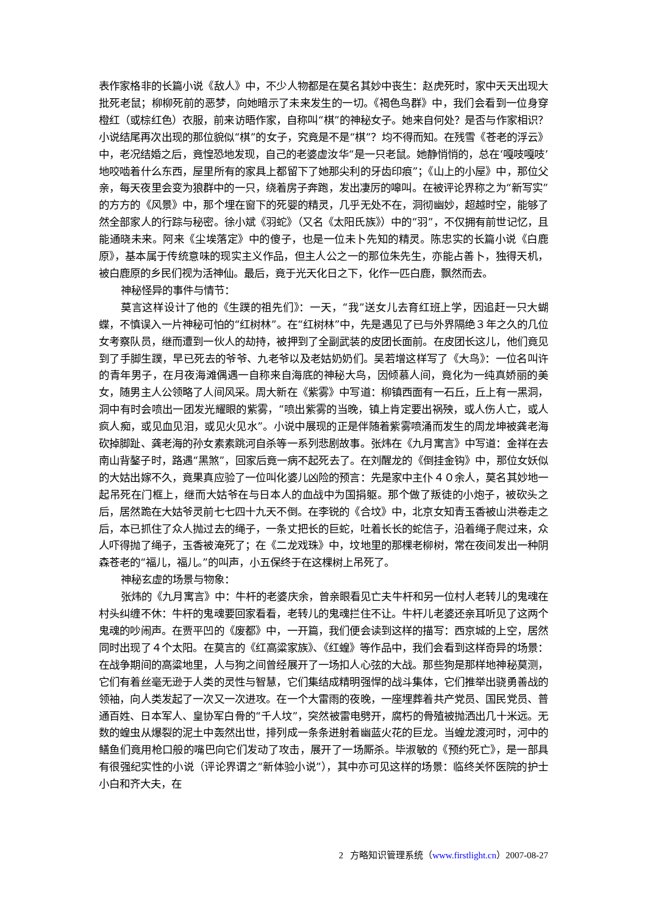表作家格非的长篇小说《敌人》中，不少人物都是在莫名其妙中丧生：赵虎死时，家中天天出现大批死老鼠；柳柳死前的恶梦，向她暗示了未来发生的一切。《褐色鸟群》中，我们会看到一位身穿橙红（或棕红色）衣服，前来访晤作家，自称叫“棋”的神秘女子。她来自何处？是否与作家相识？小说结尾再次出现的那位貌似“棋”的女子，究竟是不是“棋”？均不得而知。在残雪《苍老的浮云》中，老况结婚之后，竟惶恐地发现，自己的老婆虚汝华“是一只老鼠。她静悄悄的，总在‘嘎吱嘎吱’地咬啮着什么东西，屋里所有的家具上都留下了她那尖利的牙齿印痕”；《山上的小屋》中，那位父亲，每天夜里会变为狼群中的一只，绕着房子奔跑，发出凄厉的嗥叫。在被评论界称之为“新写实”的方方的《风景》中，那个埋在窗下的死婴的精灵，几乎无处不在，洞彻幽妙，超越时空，能够了然全部家人的行踪与秘密。徐小斌《羽蛇》（又名《太阳氏族》）中的“羽”，不仅拥有前世记忆，且能通晓未来。阿来《尘埃落定》中的傻子，也是一位未卜先知的精灵。陈忠实的长篇小说《白鹿原》，基本属于传统意味的现实主义作品，但主人公之一的那位朱先生，亦能占善卜，独得天机，被白鹿原的乡民们视为活神仙。最后，竟于光天化日之下，化作一匹白鹿，飘然而去。
神秘怪异的事件与情节：
莫言这样设计了他的《生蹼的祖先们》：一天，“我”送女儿去育红班上学，因追赶一只大蝴蝶，不慎误入一片神秘可怕的“红树林”。在“红树林”中，先是遇见了已与外界隔绝３年之久的几位女考察队员，继而遭到一伙人的劫持，被押到了全副武装的皮团长面前。在皮团长这儿，他们竟见到了手脚生蹼，早已死去的爷爷、九老爷以及老姑奶奶们。吴若增这样写了《大鸟》：一位名叫许的青年男子，在月夜海滩偶遇一自称来自海底的神秘大鸟，因倾慕人间，竟化为一纯真娇丽的美女，随男主人公领略了人间风采。周大新在《紫雾》中写道：柳镇西面有一石丘，丘上有一黑洞，洞中有时会喷出一团发光耀眼的紫雾，“喷出紫雾的当晚，镇上肯定要出祸殃，或人伤人亡，或人疯人痴，或见血见泪，或见火见水”。小说中展现的正是伴随着紫雾喷涌而发生的周龙坤被龚老海砍掉脚趾、龚老海的孙女素素跳河自杀等一系列悲剧故事。张炜在《九月寓言》中写道：金祥在去南山背鏊子时，路遇“黑煞”，回家后竟一病不起死去了。在刘醒龙的《倒挂金钩》中，那位女妖似的大姑出嫁不久，竟果真应验了一位叫化婆儿凶险的预言：先是家中主仆４０余人，莫名其妙地一起吊死在门框上，继而大姑爷在与日本人的血战中为国捐躯。那个做了叛徒的小炮子，被砍头之后，居然跪在大姑爷灵前七七四十九天不倒。在李锐的《合坟》中，北京女知青玉香被山洪卷走之后，本已抓住了众人抛过去的绳子，一条丈把长的巨蛇，吐着长长的蛇信子，沿着绳子爬过来，众人吓得抛了绳子，玉香被淹死了；在《二龙戏珠》中，坟地里的那棵老柳树，常在夜间发出一种阴森苍老的“福儿，福儿。”的叫声，小五保终于在这棵树上吊死了。
神秘玄虚的场景与物象：
张炜的《九月寓言》中：牛杆的老婆庆余，曾亲眼看见亡夫牛杆和另一位村人老转儿的鬼魂在村头纠缠不休：牛杆的鬼魂要回家看看，老转儿的鬼魂拦住不让。牛杆儿老婆还亲耳听见了这两个鬼魂的吵闹声。在贾平凹的《废都》中，一开篇，我们便会读到这样的描写：西京城的上空，居然同时出现了４个太阳。在莫言的《红高粱家族》、《红蝗》等作品中，我们会看到这样奇异的场景：在战争期间的高粱地里，人与狗之间曾经展开了一场扣人心弦的大战。那些狗是那样地神秘莫测，它们有着丝毫无逊于人类的灵性与智慧，它们集结成精明强悍的战斗集体，它们推举出骁勇善战的领袖，向人类发起了一次又一次进攻。在一个大雷雨的夜晚，一座埋葬着共产党员、国民党员、普通百姓、日本军人、皇协军白骨的“千人坟”，突然被雷电劈开，腐朽的骨殖被抛洒出几十米远。无数的蝗虫从爆裂的泥土中轰然出世，排列成一条条迸射着幽蓝火花的巨龙。当蝗龙渡河时，河中的鳝鱼们竟用枪口般的嘴巴向它们发动了攻击，展开了一场厮杀。毕淑敏的《预约死亡》，是一部具有很强纪实性的小说（评论界谓之“新体验小说”），其中亦可见这样的场景：临终关怀医院的护士小白和齐大夫，在
2 方略知识管理系统（www.firstlight.cn）2007-08-27